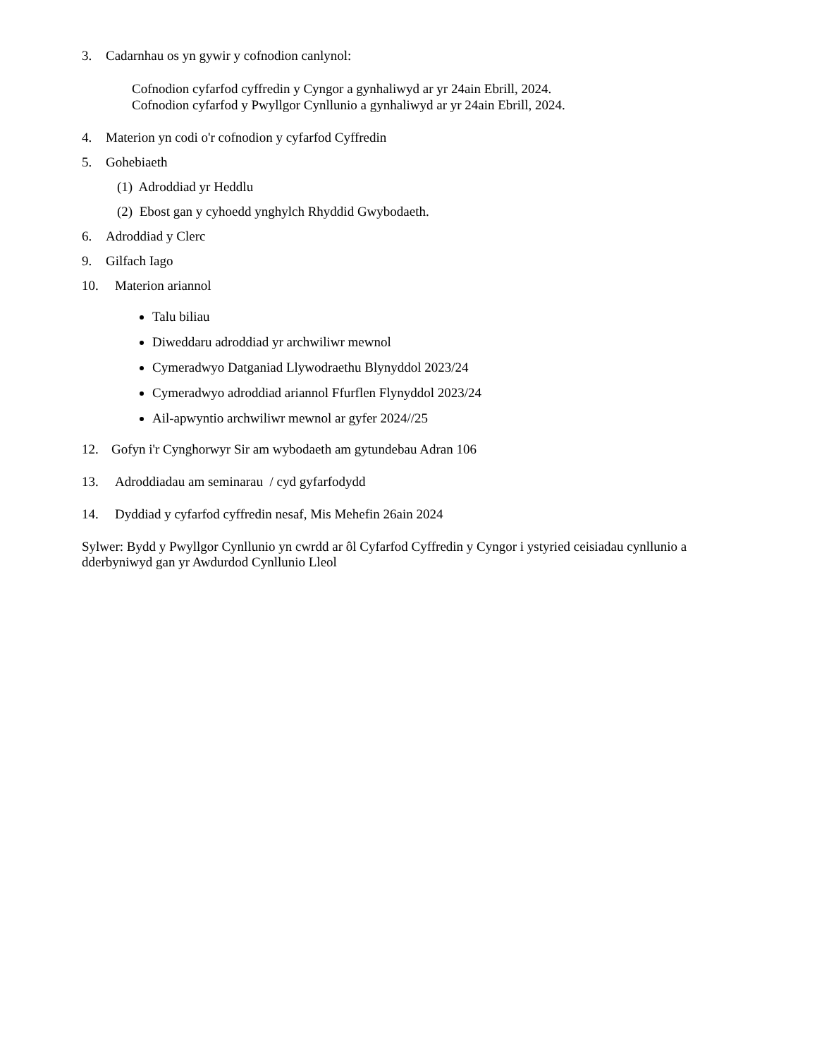3. Cadarnhau os yn gywir y cofnodion canlynol:
Cofnodion cyfarfod cyffredin y Cyngor a gynhaliwyd ar yr 24ain Ebrill, 2024.
Cofnodion cyfarfod y Pwyllgor Cynllunio a gynhaliwyd ar yr 24ain Ebrill, 2024.
4. Materion yn codi o'r cofnodion y cyfarfod Cyffredin
5. Gohebiaeth
(1) Adroddiad yr Heddlu
(2) Ebost gan y cyhoedd ynghylch Rhyddid Gwybodaeth.
6. Adroddiad y Clerc
9. Gilfach Iago
10. Materion ariannol
Talu biliau
Diweddaru adroddiad yr archwiliwr mewnol
Cymeradwyo Datganiad Llywodraethu Blynyddol 2023/24
Cymeradwyo adroddiad ariannol Ffurflen Flynyddol 2023/24
Ail-apwyntio archwiliwr mewnol ar gyfer 2024//25
12. Gofyn i'r Cynghorwyr Sir am wybodaeth am gytundebau Adran 106
13. Adroddiadau am seminarau / cyd gyfarfodydd
14. Dyddiad y cyfarfod cyffredin nesaf, Mis Mehefin 26ain 2024
Sylwer: Bydd y Pwyllgor Cynllunio yn cwrdd ar ôl Cyfarfod Cyffredin y Cyngor i ystyried ceisiadau cynllunio a dderbyniwyd gan yr Awdurdod Cynllunio Lleol